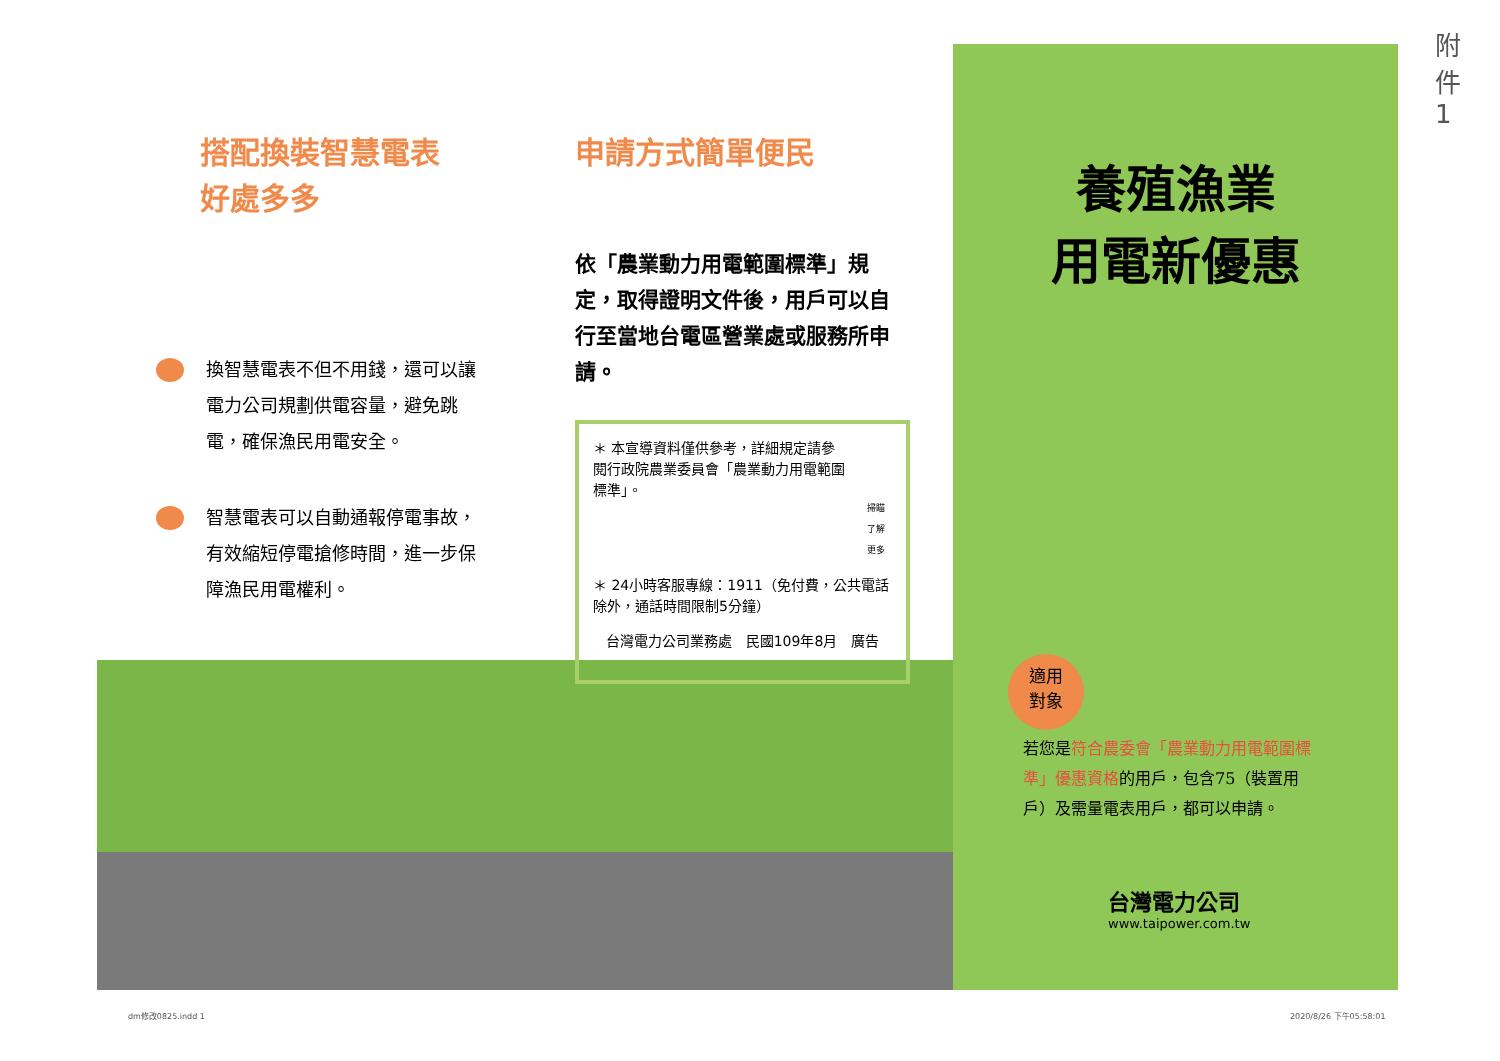搭配換裝智慧電表
好處多多
換智慧電表不但不用錢，還可以讓電力公司規劃供電容量，避免跳電，確保漁民用電安全。
智慧電表可以自動通報停電事故，有效縮短停電搶修時間，進一步保障漁民用電權利。
申請方式簡單便民
依「農業動力用電範圍標準」規定，取得證明文件後，用戶可以自行至當地台電區營業處或服務所申請。
＊ 本宣導資料僅供參考，詳細規定請參閱行政院農業委員會「農業動力用電範圍標準」。
掃瞄了解更多
＊ 24小時客服專線：1911（免付費，公共電話除外，通話時間限制5分鐘）
台灣電力公司業務處　民國109年8月　廣告
養殖漁業
用電新優惠
適用
對象
若您是符合農委會「農業動力用電範圍標準」優惠資格的用戶，包含75（裝置用戶）及需量電表用戶，都可以申請。
台灣電力公司
www.taipower.com.tw
dm修改0825.indd 1 2020/8/26 下午05:58:01
附
件
1